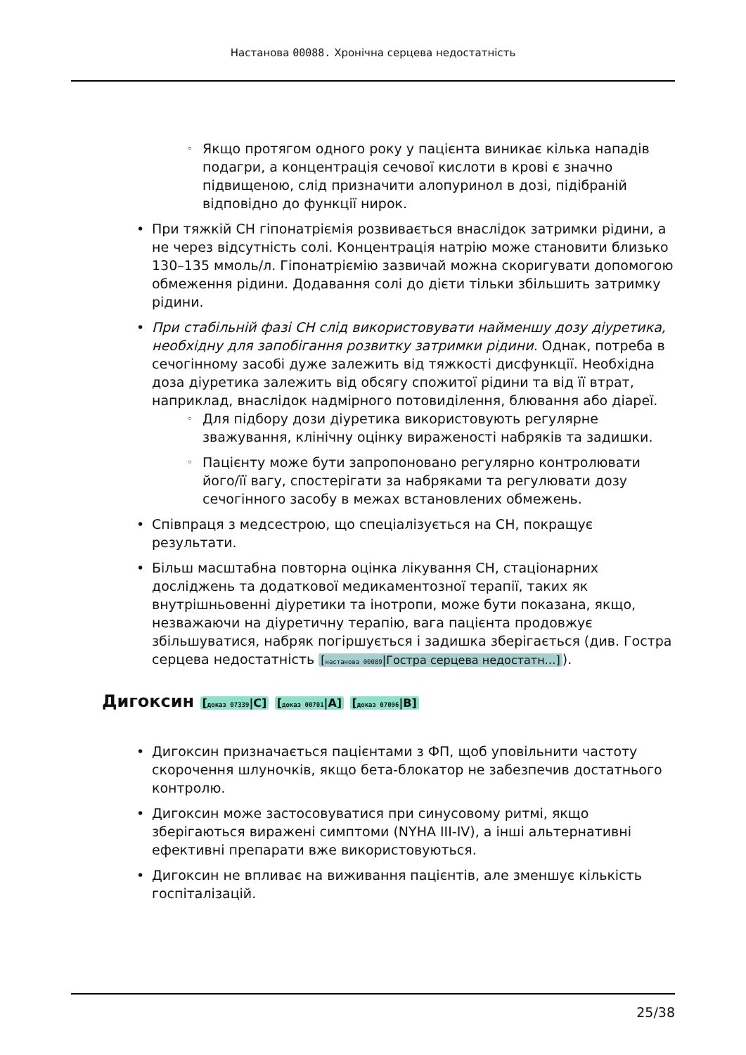Настанова 00088. Хронічна серцева недостатність
Якщо протягом одного року у пацієнта виникає кілька нападів подагри, а концентрація сечової кислоти в крові є значно підвищеною, слід призначити алопуринол в дозі, підібраній відповідно до функції нирок.
При тяжкій СН гіпонатріємія розвивається внаслідок затримки рідини, а не через відсутність солі. Концентрація натрію може становити близько 130–135 ммоль/л. Гіпонатріємію зазвичай можна скоригувати допомогою обмеження рідини. Додавання солі до дієти тільки збільшить затримку рідини.
При стабільній фазі СН слід використовувати найменшу дозу діуретика, необхідну для запобігання розвитку затримки рідини. Однак, потреба в сечогінному засобі дуже залежить від тяжкості дисфункції. Необхідна доза діуретика залежить від обсягу спожитої рідини та від її втрат, наприклад, внаслідок надмірного потовиділення, блювання або діареї.
Для підбору дози діуретика використовують регулярне зважування, клінічну оцінку вираженості набряків та задишки.
Пацієнту може бути запропоновано регулярно контролювати його/її вагу, спостерігати за набряками та регулювати дозу сечогінного засобу в межах встановлених обмежень.
Співпраця з медсестрою, що спеціалізується на СН, покращує результати.
Більш масштабна повторна оцінка лікування СН, стаціонарних досліджень та додаткової медикаментозної терапії, таких як внутрішньовенні діуретики та інотропи, може бути показана, якщо, незважаючи на діуретичну терапію, вага пацієнта продовжує збільшуватися, набряк погіршується і задишка зберігається (див. Гостра серцева недостатність [настанова 00089|Гостра серцева недостатн…]).
Дигоксин [доказ 07339|C] [доказ 00701|A] [доказ 07096|B]
Дигоксин призначається пацієнтами з ФП, щоб уповільнити частоту скорочення шлуночків, якщо бета-блокатор не забезпечив достатнього контролю.
Дигоксин може застосовуватися при синусовому ритмі, якщо зберігаються виражені симптоми (NYHA III-IV), а інші альтернативні ефективні препарати вже використовуються.
Дигоксин не впливає на виживання пацієнтів, але зменшує кількість госпіталізацій.
25/38